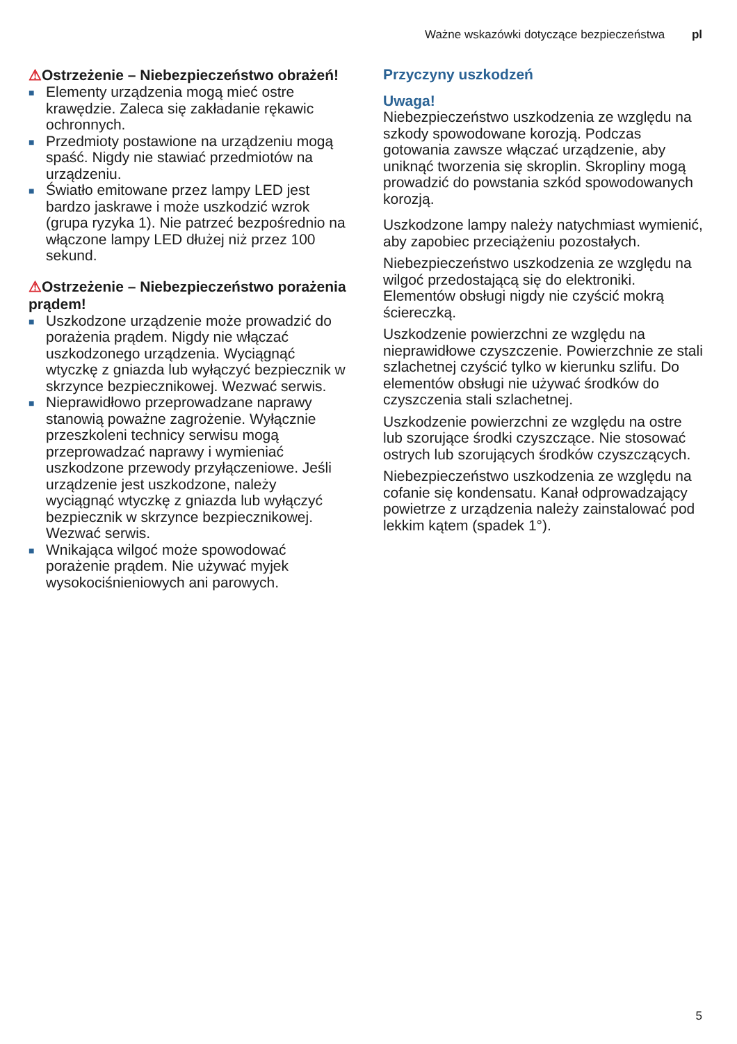Ważne wskazówki dotyczące bezpieczeństwa pl
⚠Ostrzeżenie – Niebezpieczeństwo obrażeń!
■ Elementy urządzenia mogą mieć ostre krawędzie. Zaleca się zakładanie rękawic ochronnych.
■ Przedmioty postawione na urządzeniu mogą spaść. Nigdy nie stawiać przedmiotów na urządzeniu.
■ Światło emitowane przez lampy LED jest bardzo jaskrawe i może uszkodzić wzrok (grupa ryzyka 1). Nie patrzeć bezpośrednio na włączone lampy LED dłużej niż przez 100 sekund.
⚠Ostrzeżenie – Niebezpieczeństwo porażenia prądem!
■ Uszkodzone urządzenie może prowadzić do porażenia prądem. Nigdy nie włączać uszkodzonego urządzenia. Wyciągnąć wtyczkę z gniazda lub wyłączyć bezpiecznik w skrzynce bezpiecznikowej. Wezwać serwis.
■ Nieprawidłowo przeprowadzane naprawy stanowią poważne zagrożenie. Wyłącznie przeszkoleni technicy serwisu mogą przeprowadzać naprawy i wymieniać uszkodzone przewody przyłączeniowe. Jeśli urządzenie jest uszkodzone, należy wyciągnąć wtyczkę z gniazda lub wyłączyć bezpiecznik w skrzynce bezpiecznikowej. Wezwać serwis.
■ Wnikająca wilgoć może spowodować porażenie prądem. Nie używać myjek wysokociśnieniowych ani parowych.
Przyczyny uszkodzeń
Uwaga!
Niebezpieczeństwo uszkodzenia ze względu na szkody spowodowane korozją. Podczas gotowania zawsze włączać urządzenie, aby uniknąć tworzenia się skroplin. Skropliny mogą prowadzić do powstania szkód spowodowanych korozją.
Uszkodzone lampy należy natychmiast wymienić, aby zapobiec przeciążeniu pozostałych.
Niebezpieczeństwo uszkodzenia ze względu na wilgoć przedostającą się do elektroniki. Elementów obsługi nigdy nie czyścić mokrą ściereczką.
Uszkodzenie powierzchni ze względu na nieprawidłowe czyszczenie. Powierzchnie ze stali szlachetnej czyścić tylko w kierunku szlifu. Do elementów obsługi nie używać środków do czyszczenia stali szlachetnej.
Uszkodzenie powierzchni ze względu na ostre lub szorujące środki czyszczące. Nie stosować ostrych lub szorujących środków czyszczących.
Niebezpieczeństwo uszkodzenia ze względu na cofanie się kondensatu. Kanał odprowadzający powietrze z urządzenia należy zainstalować pod lekkim kątem (spadek 1°).
5